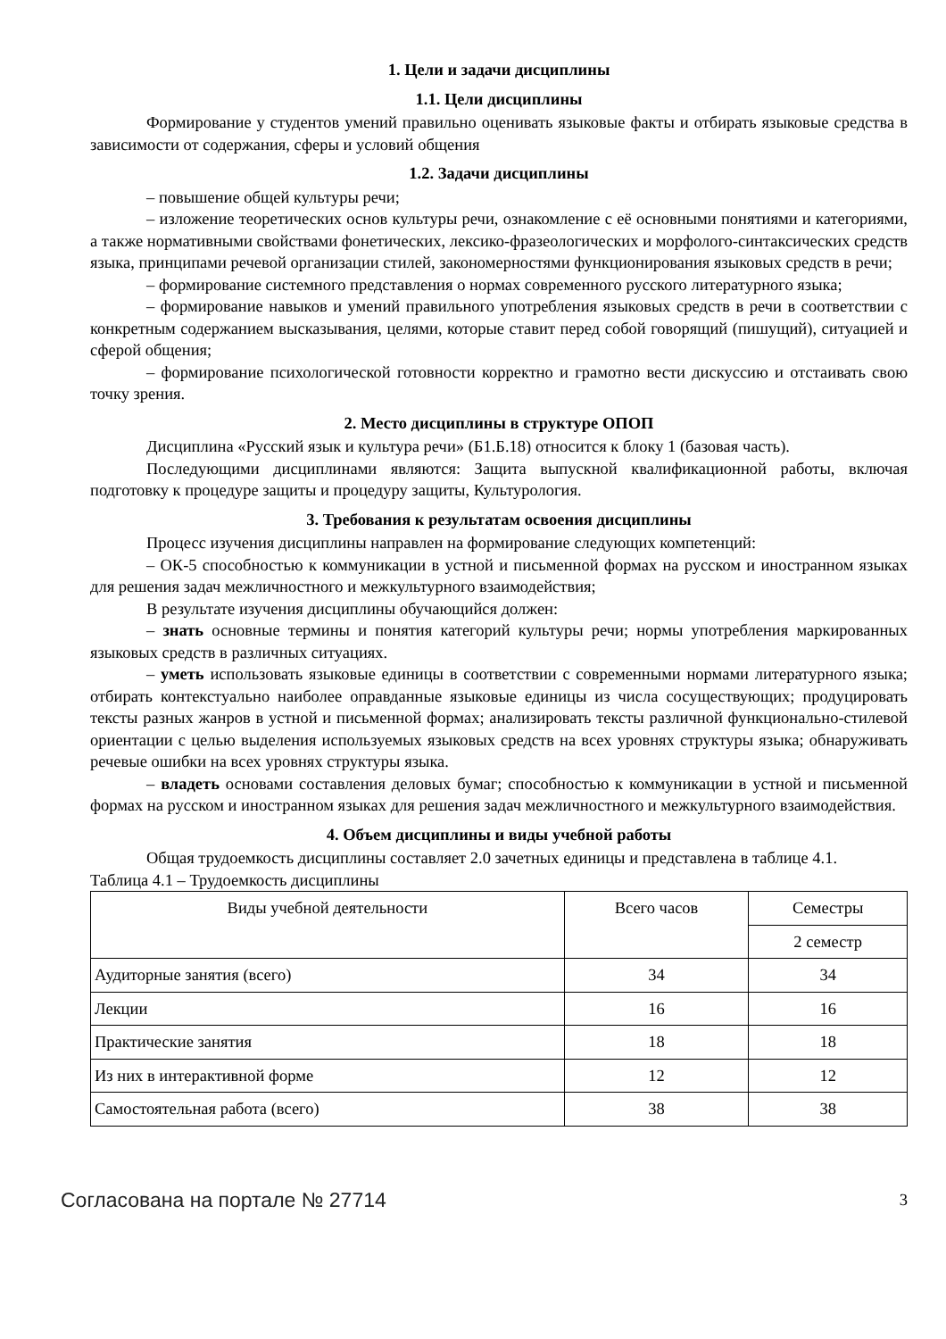1. Цели и задачи дисциплины
1.1. Цели дисциплины
Формирование у студентов умений правильно оценивать языковые факты и отбирать языковые средства в зависимости от содержания, сферы и условий общения
1.2. Задачи дисциплины
– повышение общей культуры речи;
– изложение теоретических основ культуры речи, ознакомление с её основными понятиями и категориями, а также нормативными свойствами фонетических, лексико-фразеологических и морфолого-синтаксических средств языка, принципами речевой организации стилей, закономерностями функционирования языковых средств в речи;
– формирование системного представления о нормах современного русского литературного языка;
– формирование навыков и умений правильного употребления языковых средств в речи в соответствии с конкретным содержанием высказывания, целями, которые ставит перед собой говорящий (пишущий), ситуацией и сферой общения;
– формирование психологической готовности корректно и грамотно вести дискуссию и отстаивать свою точку зрения.
2. Место дисциплины в структуре ОПОП
Дисциплина «Русский язык и культура речи» (Б1.Б.18) относится к блоку 1 (базовая часть).
Последующими дисциплинами являются: Защита выпускной квалификационной работы, включая подготовку к процедуре защиты и процедуру защиты, Культурология.
3. Требования к результатам освоения дисциплины
Процесс изучения дисциплины направлен на формирование следующих компетенций:
– ОК-5 способностью к коммуникации в устной и письменной формах на русском и иностранном языках для решения задач межличностного и межкультурного взаимодействия;
В результате изучения дисциплины обучающийся должен:
– знать основные термины и понятия категорий культуры речи; нормы употребления маркированных языковых средств в различных ситуациях.
– уметь использовать языковые единицы в соответствии с современными нормами литературного языка; отбирать контекстуально наиболее оправданные языковые единицы из числа сосуществующих; продуцировать тексты разных жанров в устной и письменной формах; анализировать тексты различной функционально-стилевой ориентации с целью выделения используемых языковых средств на всех уровнях структуры языка; обнаруживать речевые ошибки на всех уровнях структуры языка.
– владеть основами составления деловых бумаг; способностью к коммуникации в устной и письменной формах на русском и иностранном языках для решения задач межличностного и межкультурного взаимодействия.
4. Объем дисциплины и виды учебной работы
Общая трудоемкость дисциплины составляет 2.0 зачетных единицы и представлена в таблице 4.1.
Таблица 4.1 – Трудоемкость дисциплины
| Виды учебной деятельности | Всего часов | Семестры |
| | | 2 семестр |
| Аудиторные занятия (всего) | 34 | 34 |
| Лекции | 16 | 16 |
| Практические занятия | 18 | 18 |
| Из них в интерактивной форме | 12 | 12 |
| Самостоятельная работа (всего) | 38 | 38 |
Согласована на портале № 27714 3